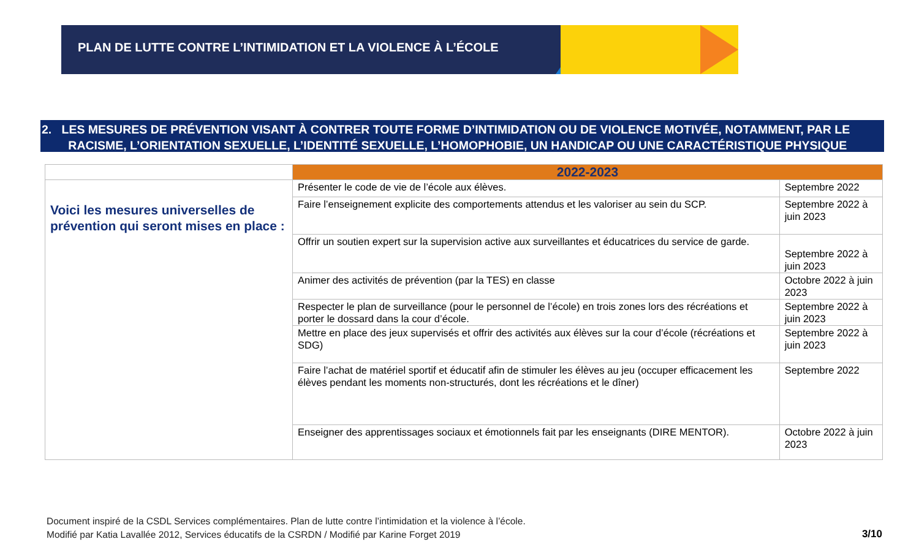PLAN DE LUTTE CONTRE L’INTIMIDATION ET LA VIOLENCE À L’ÉCOLE
2. LES MESURES DE PRÉVENTION VISANT À CONTRER TOUTE FORME D’INTIMIDATION OU DE VIOLENCE MOTIVÉE, NOTAMMENT, PAR LE
RACISME, L’ORIENTATION SEXUELLE, L’IDENTITÉ SEXUELLE, L’HOMOPHOBIE, UN HANDICAP OU UNE CARACTÉRISTIQUE PHYSIQUE
| | 2022-2023 | |
| --- | --- | --- |
| Voici les mesures universelles de prévention qui seront mises en place : | Présenter le code de vie de l’école aux élèves. | Septembre 2022 |
| | Faire l’enseignement explicite des comportements attendus et les valoriser au sein du SCP. | Septembre 2022 à juin 2023 |
| | Offrir un soutien expert sur la supervision active aux surveillantes et éducatrices du service de garde. | Septembre 2022 à juin 2023 |
| | Animer des activités de prévention (par la TES) en classe | Octobre 2022 à juin 2023 |
| | Respecter le plan de surveillance (pour le personnel de l’école) en trois zones lors des récréations et porter le dossard dans la cour d’école. | Septembre 2022 à juin 2023 |
| | Mettre en place des jeux supervisés et offrir des activités aux élèves sur la cour d’école (récréations et SDG) | Septembre 2022 à juin 2023 |
| | Faire l’achat de matériel sportif et éducatif afin de stimuler les élèves au jeu (occuper efficacement les élèves pendant les moments non-structurés, dont les récréations et le dîner) | Septembre 2022 |
| | Enseigner des apprentissages sociaux et émotionnels fait par les enseignants (DIRE MENTOR). | Octobre 2022 à juin 2023 |
Document inspiré de la CSDL Services complémentaires. Plan de lutte contre l’intimidation et la violence à l’école.
Modifié par Katia Lavallée 2012, Services éducatifs de la CSRDN / Modifié par Karine Forget 2019
3/10